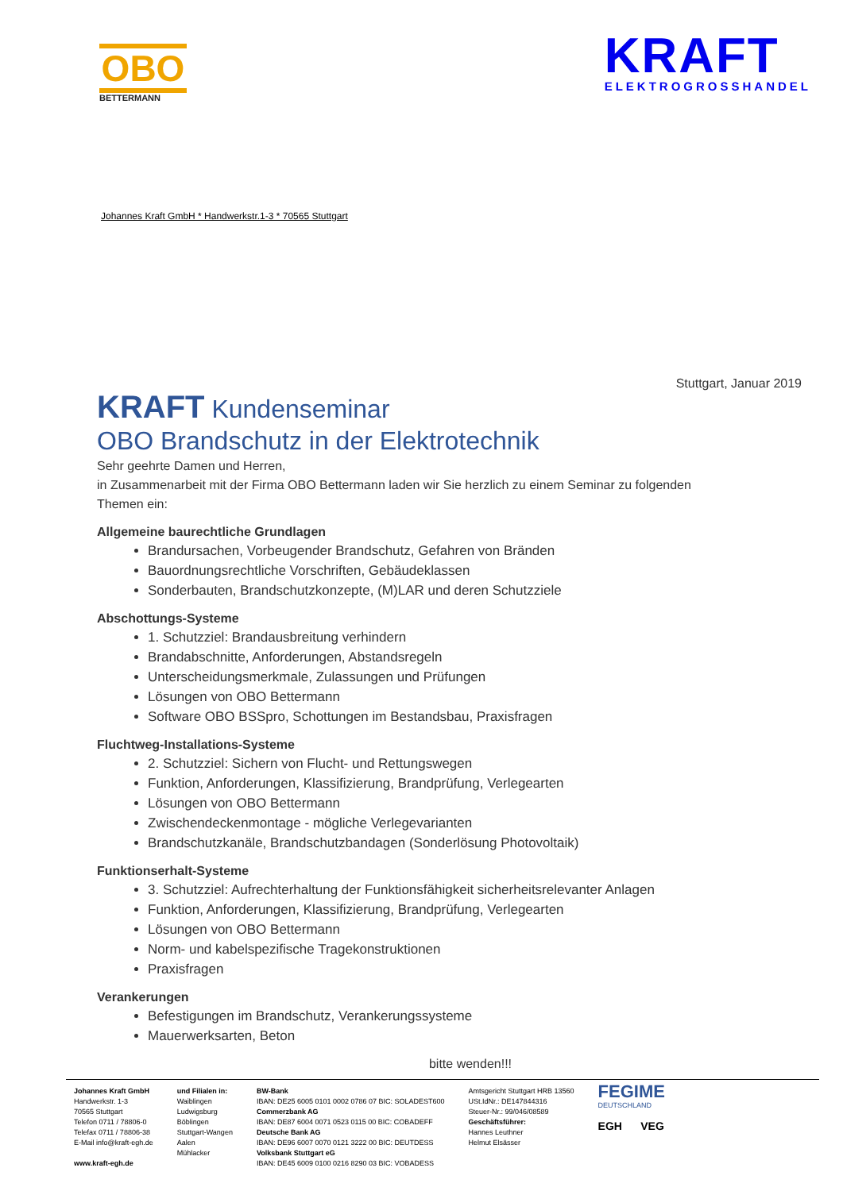OBO
BETTERMANN
KRAFT
ELEKTROGROSSHANDEL
Johannes Kraft GmbH * Handwerkstr.1-3 * 70565 Stuttgart
Stuttgart, Januar 2019
KRAFT Kundenseminar
OBO Brandschutz in der Elektrotechnik
Sehr geehrte Damen und Herren,
in Zusammenarbeit mit der Firma OBO Bettermann laden wir Sie herzlich zu einem Seminar zu folgenden Themen ein:
Allgemeine baurechtliche Grundlagen
Brandursachen, Vorbeugender Brandschutz, Gefahren von Bränden
Bauordnungsrechtliche Vorschriften, Gebäudeklassen
Sonderbauten, Brandschutzkonzepte, (M)LAR und deren Schutzziele
Abschottungs-Systeme
1. Schutzziel: Brandausbreitung verhindern
Brandabschnitte, Anforderungen, Abstandsregeln
Unterscheidungsmerkmale, Zulassungen und Prüfungen
Lösungen von OBO Bettermann
Software OBO BSSpro, Schottungen im Bestandsbau, Praxisfragen
Fluchtweg-Installations-Systeme
2. Schutzziel: Sichern von Flucht- und Rettungswegen
Funktion, Anforderungen, Klassifizierung, Brandprüfung, Verlegearten
Lösungen von OBO Bettermann
Zwischendeckenmontage - mögliche Verlegevarianten
Brandschutzkanäle, Brandschutzbandagen (Sonderlösung Photovoltaik)
Funktionserhalt-Systeme
3. Schutzziel: Aufrechterhaltung der Funktionsfähigkeit sicherheitsrelevanter Anlagen
Funktion, Anforderungen, Klassifizierung, Brandprüfung, Verlegearten
Lösungen von OBO Bettermann
Norm- und kabelspezifische Tragekonstruktionen
Praxisfragen
Verankerungen
Befestigungen im Brandschutz, Verankerungssysteme
Mauerwerksarten, Beton
bitte wenden!!!
Johannes Kraft GmbH
Handwerkstr. 1-3
70565 Stuttgart
Telefon 0711 / 78806-0
Telefax 0711 / 78806-38
E-Mail info@kraft-egh.de
www.kraft-egh.de
und Filialen in:
Waiblingen
Ludwigsburg
Böblingen
Stuttgart-Wangen
Aalen
Mühlacker
BW-Bank
IBAN: DE25 6005 0101 0002 0786 07 BIC: SOLADEST600
Commerzbank AG
IBAN: DE87 6004 0071 0523 0115 00 BIC: COBADEFF
Deutsche Bank AG
IBAN: DE96 6007 0070 0121 3222 00 BIC: DEUTDESS
Volksbank Stuttgart eG
IBAN: DE45 6009 0100 0216 8290 03 BIC: VOBADESS
Amtsgericht Stuttgart HRB 13560
USt.IdNr.: DE147844316
Steuer-Nr.: 99/046/08589
Geschäftsführer:
Hannes Leuthner
Helmut Elsässer
FEGIME
DEUTSCHLAND
EGH VEG